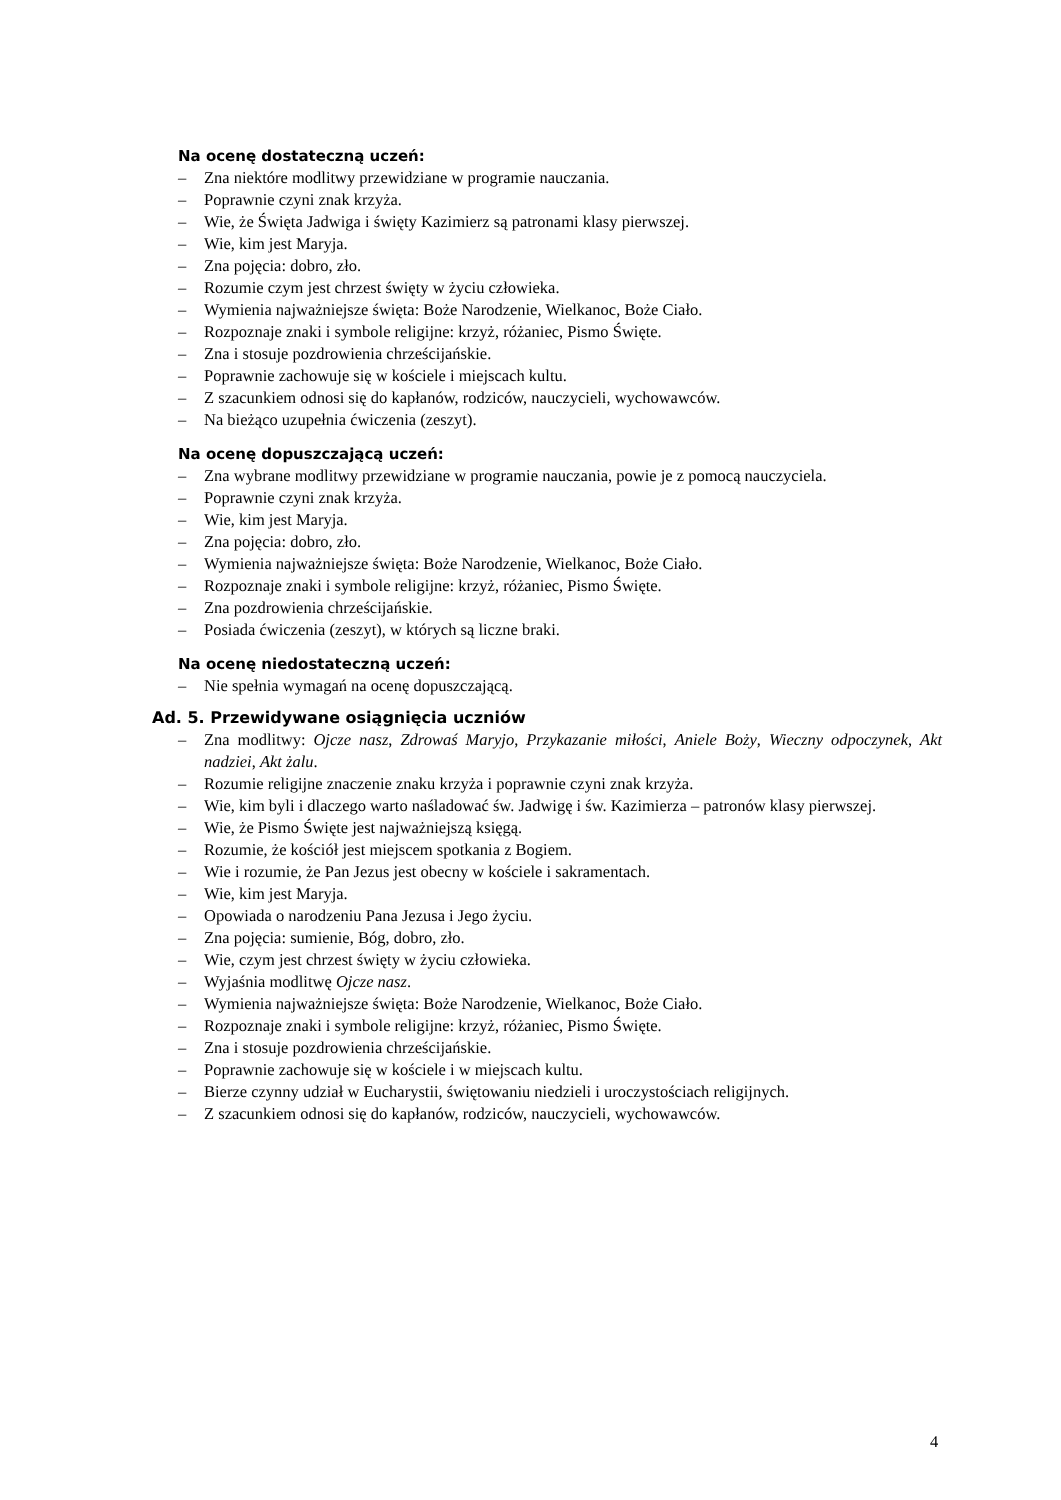Na ocenę dostateczną uczeń:
– Zna niektóre modlitwy przewidziane w programie nauczania.
– Poprawnie czyni znak krzyża.
– Wie, że Święta Jadwiga i święty Kazimierz są patronami klasy pierwszej.
– Wie, kim jest Maryja.
– Zna pojęcia: dobro, zło.
– Rozumie czym jest chrzest święty w życiu człowieka.
– Wymienia najważniejsze święta: Boże Narodzenie, Wielkanoc, Boże Ciało.
– Rozpoznaje znaki i symbole religijne: krzyż, różaniec, Pismo Święte.
– Zna i stosuje pozdrowienia chrześcijańskie.
– Poprawnie zachowuje się w kościele i miejscach kultu.
– Z szacunkiem odnosi się do kapłanów, rodziców, nauczycieli, wychowawców.
– Na bieżąco uzupełnia ćwiczenia (zeszyt).
Na ocenę dopuszczającą uczeń:
– Zna wybrane modlitwy przewidziane w programie nauczania, powie je z pomocą nauczyciela.
– Poprawnie czyni znak krzyża.
– Wie, kim jest Maryja.
– Zna pojęcia: dobro, zło.
– Wymienia najważniejsze święta: Boże Narodzenie, Wielkanoc, Boże Ciało.
– Rozpoznaje znaki i symbole religijne: krzyż, różaniec, Pismo Święte.
– Zna pozdrowienia chrześcijańskie.
– Posiada ćwiczenia (zeszyt), w których są liczne braki.
Na ocenę niedostateczną uczeń:
– Nie spełnia wymagań na ocenę dopuszczającą.
Ad. 5. Przewidywane osiągnięcia uczniów
– Zna modlitwy: Ojcze nasz, Zdrowaś Maryjo, Przykazanie miłości, Aniele Boży, Wieczny odpoczynek, Akt nadziei, Akt żalu.
– Rozumie religijne znaczenie znaku krzyża i poprawnie czyni znak krzyża.
– Wie, kim byli i dlaczego warto naśladować św. Jadwigę i św. Kazimierza – patronów klasy pierwszej.
– Wie, że Pismo Święte jest najważniejszą księgą.
– Rozumie, że kościół jest miejscem spotkania z Bogiem.
– Wie i rozumie, że Pan Jezus jest obecny w kościele i sakramentach.
– Wie, kim jest Maryja.
– Opowiada o narodzeniu Pana Jezusa i Jego życiu.
– Zna pojęcia: sumienie, Bóg, dobro, zło.
– Wie, czym jest chrzest święty w życiu człowieka.
– Wyjaśnia modlitwę Ojcze nasz.
– Wymienia najważniejsze święta: Boże Narodzenie, Wielkanoc, Boże Ciało.
– Rozpoznaje znaki i symbole religijne: krzyż, różaniec, Pismo Święte.
– Zna i stosuje pozdrowienia chrześcijańskie.
– Poprawnie zachowuje się w kościele i w miejscach kultu.
– Bierze czynny udział w Eucharystii, świętowaniu niedzieli i uroczystościach religijnych.
– Z szacunkiem odnosi się do kapłanów, rodziców, nauczycieli, wychowawców.
4